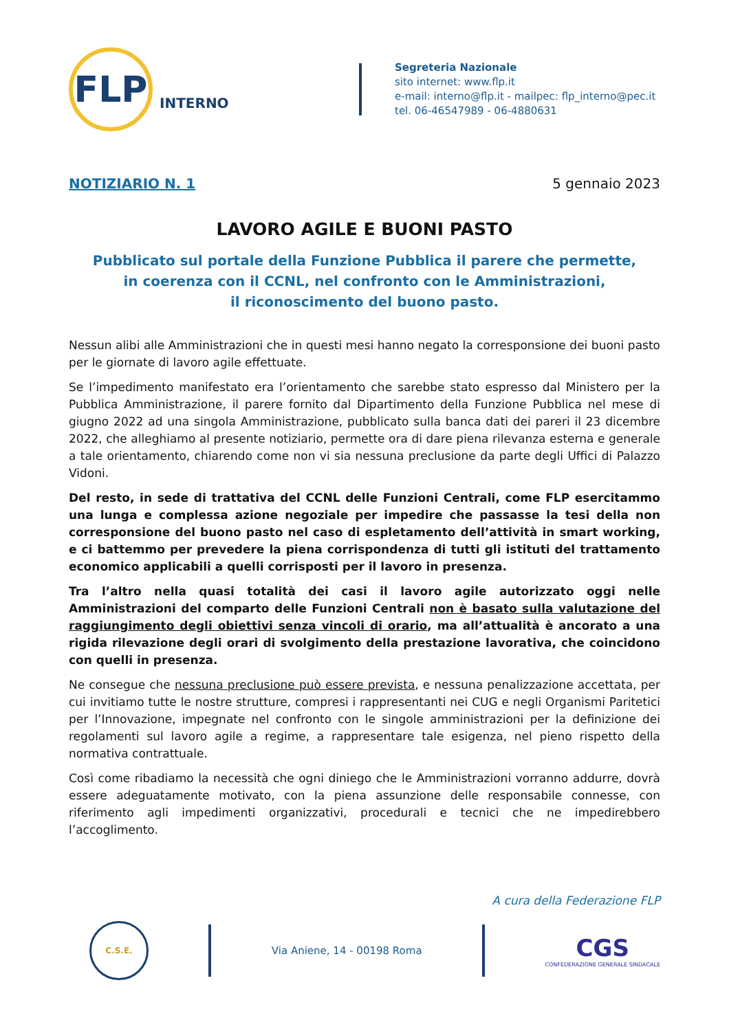FLP
INTERNO
Segreteria Nazionale
sito internet: www.flp.it
e-mail: interno@flp.it - mailpec: flp_interno@pec.it
tel. 06-46547989 - 06-4880631
NOTIZIARIO N. 1 5 gennaio 2023
LAVORO AGILE E BUONI PASTO
Pubblicato sul portale della Funzione Pubblica il parere che permette,
in coerenza con il CCNL, nel confronto con le Amministrazioni,
il riconoscimento del buono pasto.
Nessun alibi alle Amministrazioni che in questi mesi hanno negato la corresponsione dei buoni pasto per le giornate di lavoro agile effettuate.
Se l’impedimento manifestato era l’orientamento che sarebbe stato espresso dal Ministero per la Pubblica Amministrazione, il parere fornito dal Dipartimento della Funzione Pubblica nel mese di giugno 2022 ad una singola Amministrazione, pubblicato sulla banca dati dei pareri il 23 dicembre 2022, che alleghiamo al presente notiziario, permette ora di dare piena rilevanza esterna e generale a tale orientamento, chiarendo come non vi sia nessuna preclusione da parte degli Uffici di Palazzo Vidoni.
Del resto, in sede di trattativa del CCNL delle Funzioni Centrali, come FLP esercitammo una lunga e complessa azione negoziale per impedire che passasse la tesi della non corresponsione del buono pasto nel caso di espletamento dell’attività in smart working, e ci battemmo per prevedere la piena corrispondenza di tutti gli istituti del trattamento economico applicabili a quelli corrisposti per il lavoro in presenza.
Tra l’altro nella quasi totalità dei casi il lavoro agile autorizzato oggi nelle Amministrazioni del comparto delle Funzioni Centrali non è basato sulla valutazione del raggiungimento degli obiettivi senza vincoli di orario, ma all’attualità è ancorato a una rigida rilevazione degli orari di svolgimento della prestazione lavorativa, che coincidono con quelli in presenza.
Ne consegue che nessuna preclusione può essere prevista, e nessuna penalizzazione accettata, per cui invitiamo tutte le nostre strutture, compresi i rappresentanti nei CUG e negli Organismi Paritetici per l’Innovazione, impegnate nel confronto con le singole amministrazioni per la definizione dei regolamenti sul lavoro agile a regime, a rappresentare tale esigenza, nel pieno rispetto della normativa contrattuale.
Così come ribadiamo la necessità che ogni diniego che le Amministrazioni vorranno addurre, dovrà essere adeguatamente motivato, con la piena assunzione delle responsabile connesse, con riferimento agli impedimenti organizzativi, procedurali e tecnici che ne impedirebbero l’accoglimento.
A cura della Federazione FLP
C.S.E.
Via Aniene, 14 - 00198 Roma
CGS
CONFEDERAZIONE GENERALE SINDACALE